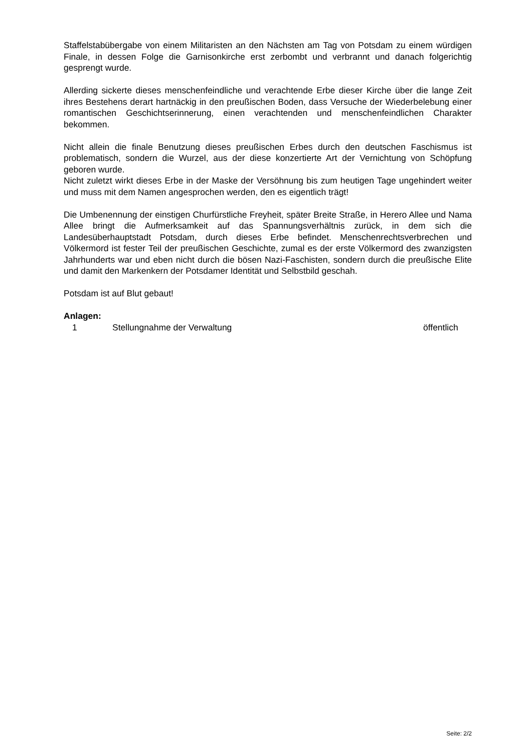Staffelstabübergabe von einem Militaristen an den Nächsten am Tag von Potsdam zu einem würdigen Finale, in dessen Folge die Garnisonkirche erst zerbombt und verbrannt und danach folgerichtig gesprengt wurde.
Allerding sickerte dieses menschenfeindliche und verachtende Erbe dieser Kirche über die lange Zeit ihres Bestehens derart hartnäckig in den preußischen Boden, dass Versuche der Wiederbelebung einer romantischen Geschichtserinnerung, einen verachtenden und menschenfeindlichen Charakter bekommen.
Nicht allein die finale Benutzung dieses preußischen Erbes durch den deutschen Faschismus ist problematisch, sondern die Wurzel, aus der diese konzertierte Art der Vernichtung von Schöpfung geboren wurde.
Nicht zuletzt wirkt dieses Erbe in der Maske der Versöhnung bis zum heutigen Tage ungehindert weiter und muss mit dem Namen angesprochen werden, den es eigentlich trägt!
Die Umbenennung der einstigen Churfürstliche Freyheit, später Breite Straße, in Herero Allee und Nama Allee bringt die Aufmerksamkeit auf das Spannungsverhältnis zurück, in dem sich die Landesüberhauptstadt Potsdam, durch dieses Erbe befindet. Menschenrechtsverbrechen und Völkermord ist fester Teil der preußischen Geschichte, zumal es der erste Völkermord des zwanzigsten Jahrhunderts war und eben nicht durch die bösen Nazi-Faschisten, sondern durch die preußische Elite und damit den Markenkern der Potsdamer Identität und Selbstbild geschah.
Potsdam ist auf Blut gebaut!
Anlagen:
| 1 | Stellungnahme der Verwaltung | öffentlich |
Seite: 2/2